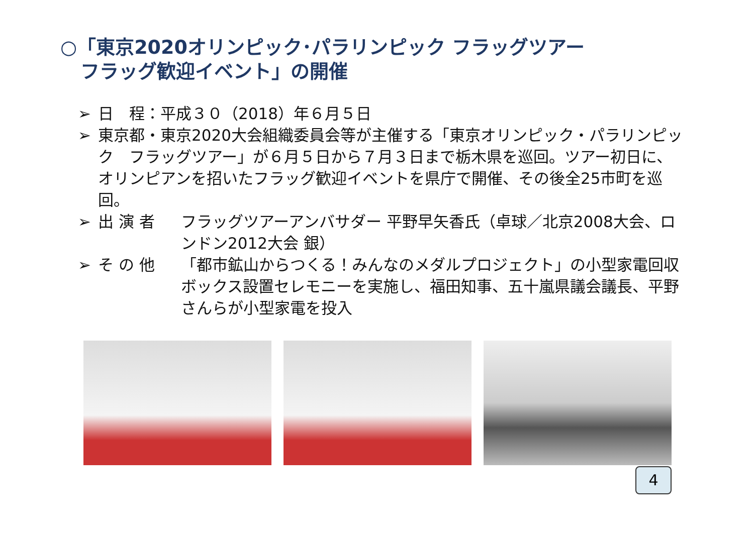○「東京2020オリンピック･パラリンピック フラッグツアー
フラッグ歓迎イベント」の開催
➢ 日　程：平成３０（2018）年６月５日
➢ 東京都・東京2020大会組織委員会等が主催する「東京オリンピック・パラリンピック　フラッグツアー」が６月５日から７月３日まで栃木県を巡回。ツアー初日に、オリンピアンを招いたフラッグ歓迎イベントを県庁で開催、その後全25市町を巡回。
➢ 出 演 者 フラッグツアーアンバサダー 平野早矢香氏（卓球／北京2008大会、ロンドン2012大会 銀）
➢ そ の 他 「都市鉱山からつくる！みんなのメダルプロジェクト」の小型家電回収ボックス設置セレモニーを実施し、福田知事、五十嵐県議会議長、平野さんらが小型家電を投入
4